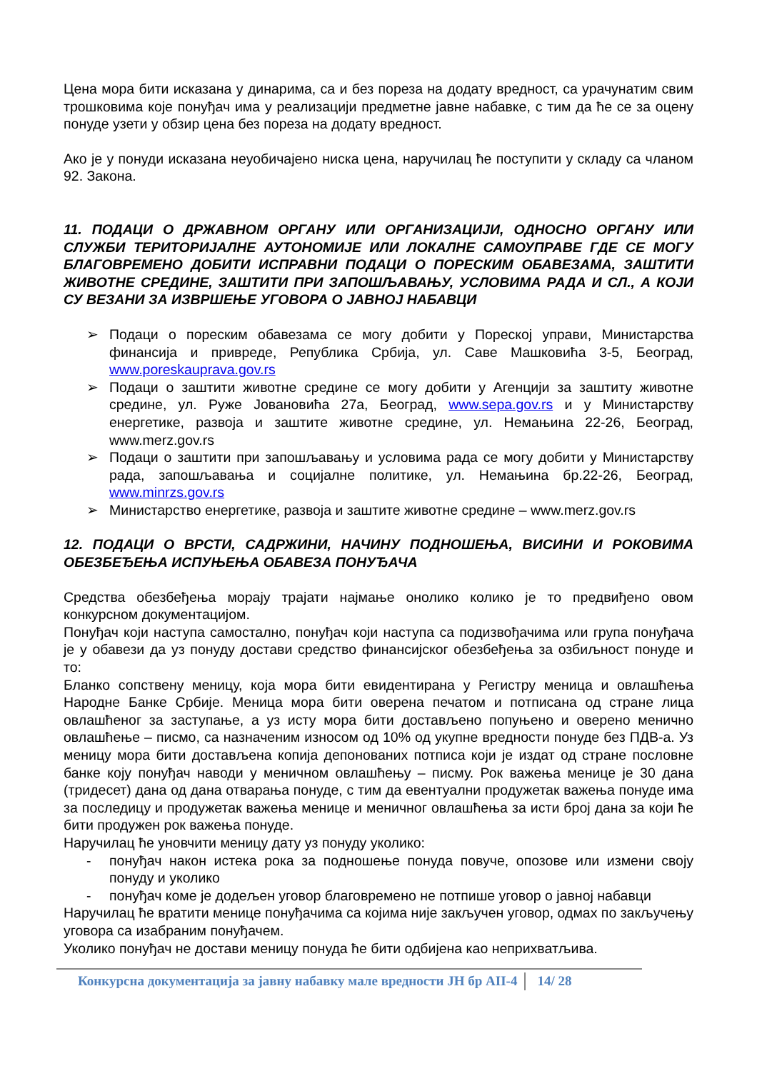Цена мора бити исказана у динарима, са и без пореза на додату вредност, са урачунатим свим трошковима које понуђач има у реализацији предметне јавне набавке, с тим да ће се за оцену понуде узети у обзир цена без пореза на додату вредност.
Ако је у понуди исказана неуобичајено ниска цена, наручилац ће поступити у складу са чланом 92. Закона.
11. ПОДАЦИ О ДРЖАВНОМ ОРГАНУ ИЛИ ОРГАНИЗАЦИЈИ, ОДНОСНО ОРГАНУ ИЛИ СЛУЖБИ ТЕРИТОРИЈАЛНЕ АУТОНОМИЈЕ ИЛИ ЛОКАЛНЕ САМОУПРАВЕ ГДЕ СЕ МОГУ БЛАГОВРЕМЕНО ДОБИТИ ИСПРАВНИ ПОДАЦИ О ПОРЕСКИМ ОБАВЕЗАМА, ЗАШТИТИ ЖИВОТНЕ СРЕДИНЕ, ЗАШТИТИ ПРИ ЗАПОШЉАВАЊУ, УСЛОВИМА РАДА И СЛ., А КОЈИ СУ ВЕЗАНИ ЗА ИЗВРШЕЊЕ УГОВОРА О ЈАВНОЈ НАБАВЦИ
➢ Подаци о пореским обавезама се могу добити у Пореској управи, Министарства финансија и привреде, Република Србија, ул. Саве Машковића 3-5, Београд, www.poreskauprava.gov.rs
➢ Подаци о заштити животне средине се могу добити у Агенцији за заштиту животне средине, ул. Руже Јовановића 27а, Београд, www.sepa.gov.rs и у Министарству енергетике, развоја и заштите животне средине, ул. Немањина 22-26, Београд, www.merz.gov.rs
➢ Подаци о заштити при запошљавању и условима рада се могу добити у Министарству рада, запошљавања и социјалне политике, ул. Немањина бр.22-26, Београд, www.minrzs.gov.rs
➢ Министарство енергетике, развоја и заштите животне средине – www.merz.gov.rs
12. ПОДАЦИ О ВРСТИ, САДРЖИНИ, НАЧИНУ ПОДНОШЕЊА, ВИСИНИ И РОКОВИМА ОБЕЗБЕЂЕЊА ИСПУЊЕЊА ОБАВЕЗА ПОНУЂАЧА
Средства обезбеђења морају трајати најмање онолико колико је то предвиђено овом конкурсном документацијом.
Понуђач који наступа самостално, понуђач који наступа са подизвођачима или група понуђача је у обавези да уз понуду достави средство финансијског обезбеђења за озбиљност понуде и то:
Бланко сопствену меницу, која мора бити евидентирана у Регистру меница и овлашћења Народне Банке Србије. Меница мора бити оверена печатом и потписана од стране лица овлашћеног за заступање, а уз исту мора бити достављено попуњено и оверено менично овлашћење – писмо, са назначеним износом од 10% од укупне вредности понуде без ПДВ-а. Уз меницу мора бити достављена копија депонованих потписа који је издат од стране пословне банке коју понуђач наводи у меничном овлашћењу – писму. Рок важења менице је 30 дана (тридесет) дана од дана отварања понуде, с тим да евентуални продужетак важења понуде има за последицу и продужетак важења менице и меничног овлашћења за исти број дана за који ће бити продужен рок важења понуде.
Наручилац ће уновчити меницу дату уз понуду уколико:
- понуђач након истека рока за подношење понуда повуче, опозове или измени своју понуду и уколико
- понуђач коме је додељен уговор благовремено не потпише уговор о јавној набавци
Наручилац ће вратити менице понуђачима са којима није закључен уговор, одмах по закључењу уговора са изабраним понуђачем.
Уколико понуђач не достави меницу понуда ће бити одбијена као неприхватљива.
Конкурсна документација за јавну набавку мале вредности ЈН бр АII-4 14/ 28